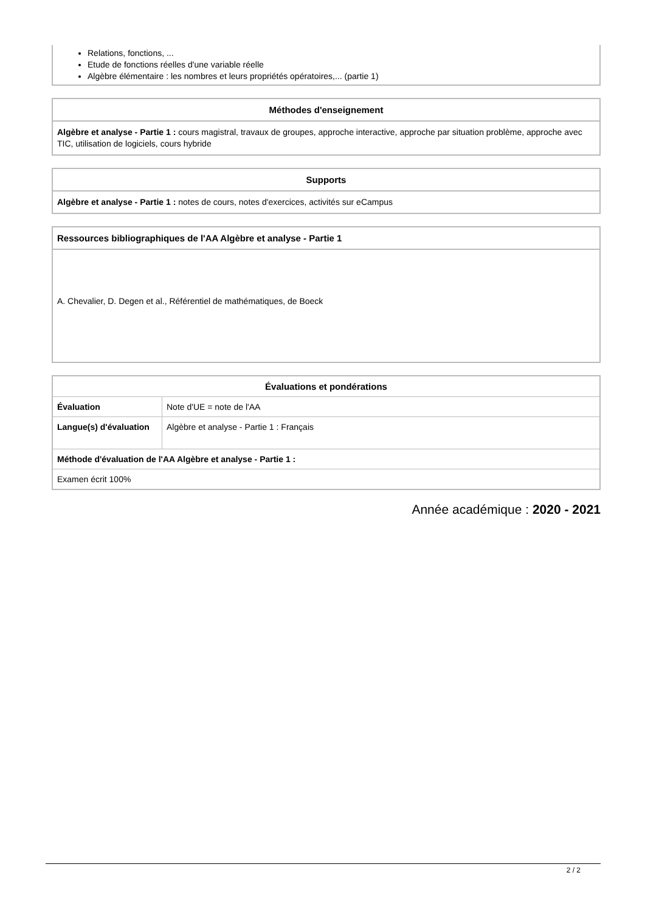Relations, fonctions, ...
Etude de fonctions réelles d'une variable réelle
Algèbre élémentaire : les nombres et leurs propriétés opératoires,... (partie 1)
Méthodes d'enseignement
Algèbre et analyse - Partie 1 : cours magistral, travaux de groupes, approche interactive, approche par situation problème, approche avec TIC, utilisation de logiciels, cours hybride
Supports
Algèbre et analyse - Partie 1 : notes de cours, notes d'exercices, activités sur eCampus
Ressources bibliographiques de l'AA Algèbre et analyse - Partie 1
A. Chevalier, D. Degen et al., Référentiel de mathématiques, de Boeck
| Évaluations et pondérations | |
| --- | --- |
| Évaluation | Note d'UE = note de l'AA |
| Langue(s) d'évaluation | Algèbre et analyse - Partie 1 : Français |
| Méthode d'évaluation de l'AA Algèbre et analyse - Partie 1 : | |
| Examen écrit 100% | |
Année académique : 2020 - 2021
2 / 2